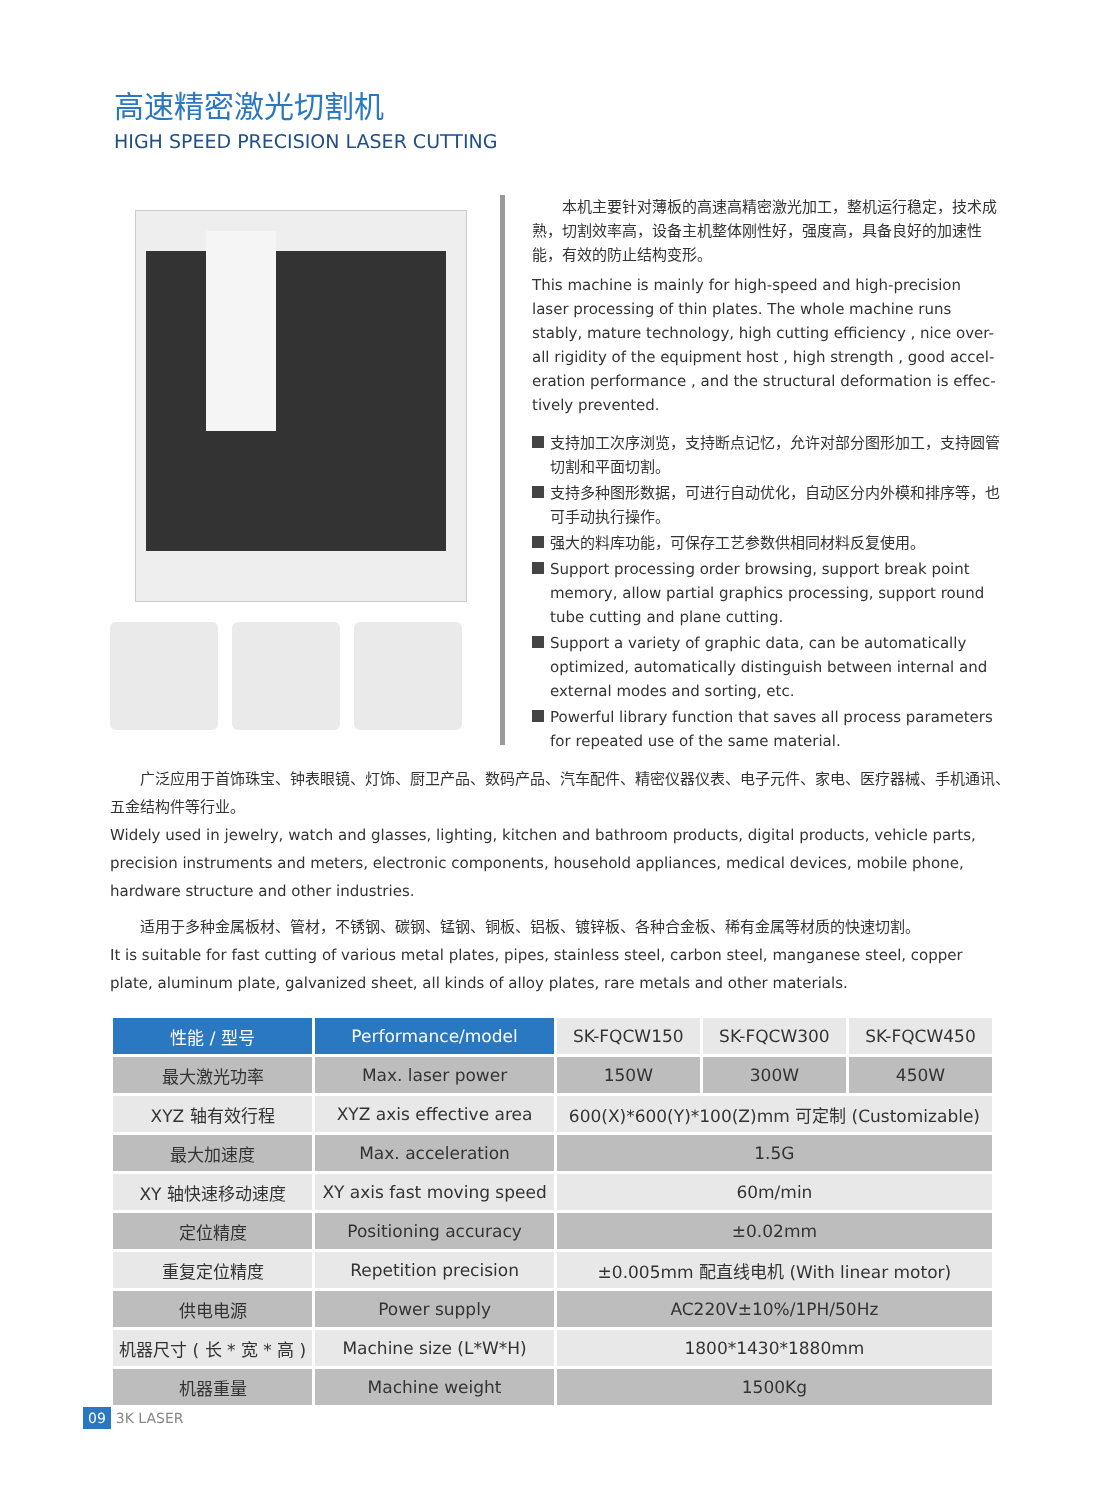高速精密激光切割机
HIGH SPEED PRECISION LASER CUTTING
　　本机主要针对薄板的高速高精密激光加工，整机运行稳定，技术成熟，切割效率高，设备主机整体刚性好，强度高，具备良好的加速性能，有效的防止结构变形。
This machine is mainly for high-speed and high-precision laser processing of thin plates. The whole machine runs stably, mature technology, high cutting efficiency , nice over-all rigidity of the equipment host , high strength , good accel-eration performance , and the structural deformation is effec-tively prevented.
支持加工次序浏览，支持断点记忆，允许对部分图形加工，支持圆管切割和平面切割。
支持多种图形数据，可进行自动优化，自动区分内外模和排序等，也可手动执行操作。
强大的料库功能，可保存工艺参数供相同材料反复使用。
Support processing order browsing, support break point memory, allow partial graphics processing, support round tube cutting and plane cutting.
Support a variety of graphic data, can be automatically optimized, automatically distinguish between internal and external modes and sorting, etc.
Powerful library function that saves all process parameters for repeated use of the same material.
　　广泛应用于首饰珠宝、钟表眼镜、灯饰、厨卫产品、数码产品、汽车配件、精密仪器仪表、电子元件、家电、医疗器械、手机通讯、五金结构件等行业。
Widely used in jewelry, watch and glasses, lighting, kitchen and bathroom products, digital products, vehicle parts, precision instruments and meters, electronic components, household appliances, medical devices, mobile phone, hardware structure and other industries.
　　适用于多种金属板材、管材，不锈钢、碳钢、锰钢、铜板、铝板、镀锌板、各种合金板、稀有金属等材质的快速切割。
It is suitable for fast cutting of various metal plates, pipes, stainless steel, carbon steel, manganese steel, copper plate, aluminum plate, galvanized sheet, all kinds of alloy plates, rare metals and other materials.
| 性能 / 型号 | Performance/model | SK-FQCW150 | SK-FQCW300 | SK-FQCW450 |
| --- | --- | --- | --- | --- |
| 最大激光功率 | Max. laser power | 150W | 300W | 450W |
| XYZ 轴有效行程 | XYZ axis effective area | 600(X)*600(Y)*100(Z)mm 可定制 (Customizable) | | |
| 最大加速度 | Max. acceleration | 1.5G | | |
| XY 轴快速移动速度 | XY axis fast moving speed | 60m/min | | |
| 定位精度 | Positioning accuracy | ±0.02mm | | |
| 重复定位精度 | Repetition precision | ±0.005mm 配直线电机 (With linear motor) | | |
| 供电电源 | Power supply | AC220V±10%/1PH/50Hz | | |
| 机器尺寸 ( 长 * 宽 * 高 ) | Machine size (L*W*H) | 1800*1430*1880mm | | |
| 机器重量 | Machine weight | 1500Kg | | |
09 3K LASER